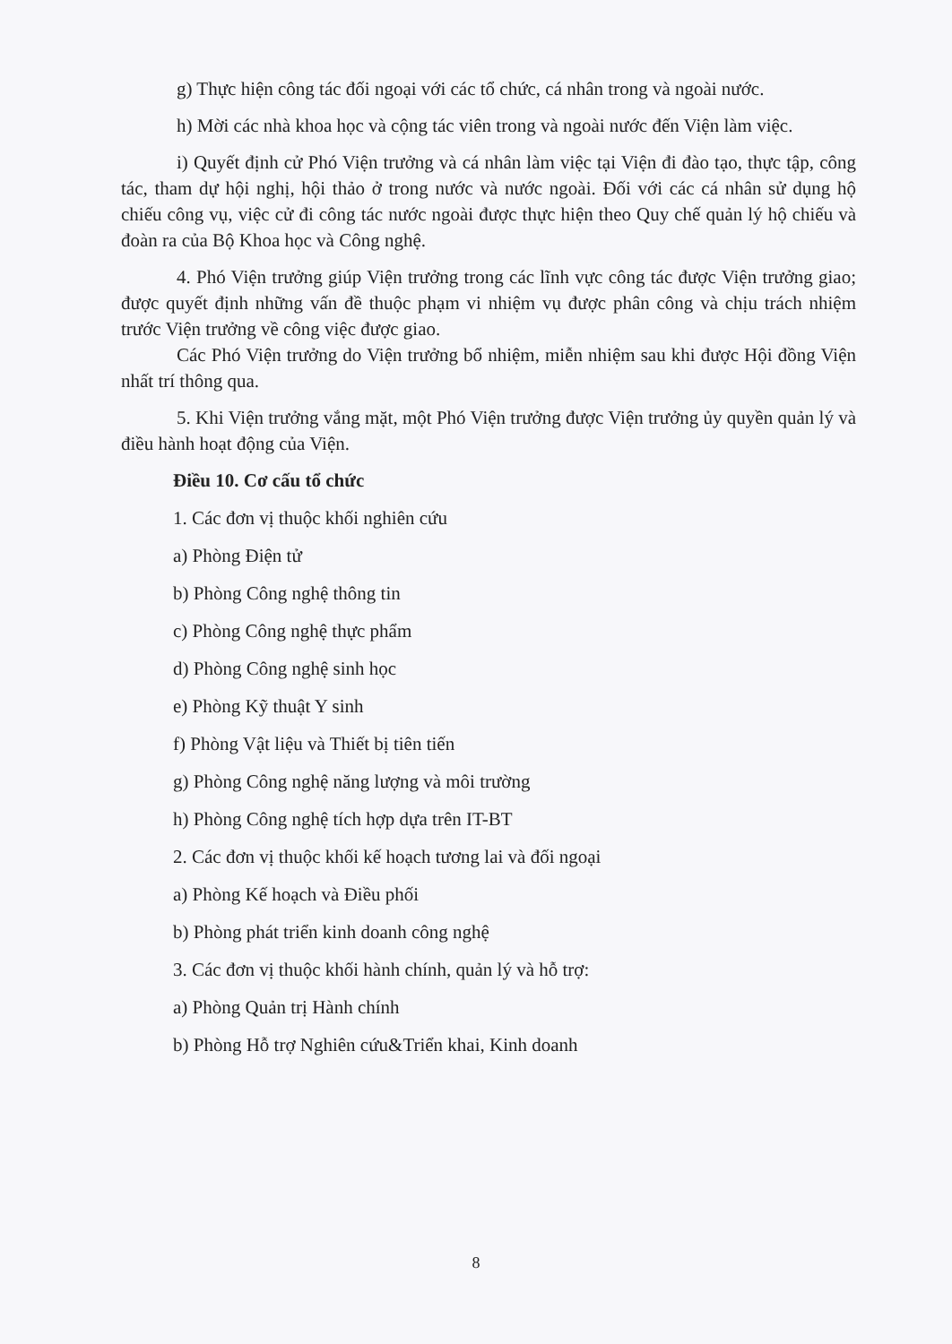g) Thực hiện công tác đối ngoại với các tổ chức, cá nhân trong và ngoài nước.
h) Mời các nhà khoa học và cộng tác viên trong và ngoài nước đến Viện làm việc.
i) Quyết định cử Phó Viện trưởng và cá nhân làm việc tại Viện đi đào tạo, thực tập, công tác, tham dự hội nghị, hội thảo ở trong nước và nước ngoài. Đối với các cá nhân sử dụng hộ chiếu công vụ, việc cử đi công tác nước ngoài được thực hiện theo Quy chế quản lý hộ chiếu và đoàn ra của Bộ Khoa học và Công nghệ.
4. Phó Viện trưởng giúp Viện trưởng trong các lĩnh vực công tác được Viện trưởng giao; được quyết định những vấn đề thuộc phạm vi nhiệm vụ được phân công và chịu trách nhiệm trước Viện trưởng về công việc được giao.
Các Phó Viện trưởng do Viện trưởng bổ nhiệm, miễn nhiệm sau khi được Hội đồng Viện nhất trí thông qua.
5. Khi Viện trưởng vắng mặt, một Phó Viện trưởng được Viện trưởng ủy quyền quản lý và điều hành hoạt động của Viện.
Điều 10. Cơ cấu tổ chức
1. Các đơn vị thuộc khối nghiên cứu
a) Phòng Điện tử
b) Phòng Công nghệ thông tin
c) Phòng Công nghệ thực phẩm
d) Phòng Công nghệ sinh học
e) Phòng Kỹ thuật Y sinh
f) Phòng Vật liệu và Thiết bị tiên tiến
g) Phòng Công nghệ năng lượng và môi trường
h) Phòng Công nghệ tích hợp dựa trên IT-BT
2. Các đơn vị thuộc khối kế hoạch tương lai và đối ngoại
a) Phòng Kế hoạch và Điều phối
b) Phòng phát triển kinh doanh công nghệ
3. Các đơn vị thuộc khối hành chính, quản lý và hỗ trợ:
a) Phòng Quản trị Hành chính
b) Phòng Hỗ trợ Nghiên cứu&Triển khai, Kinh doanh
8